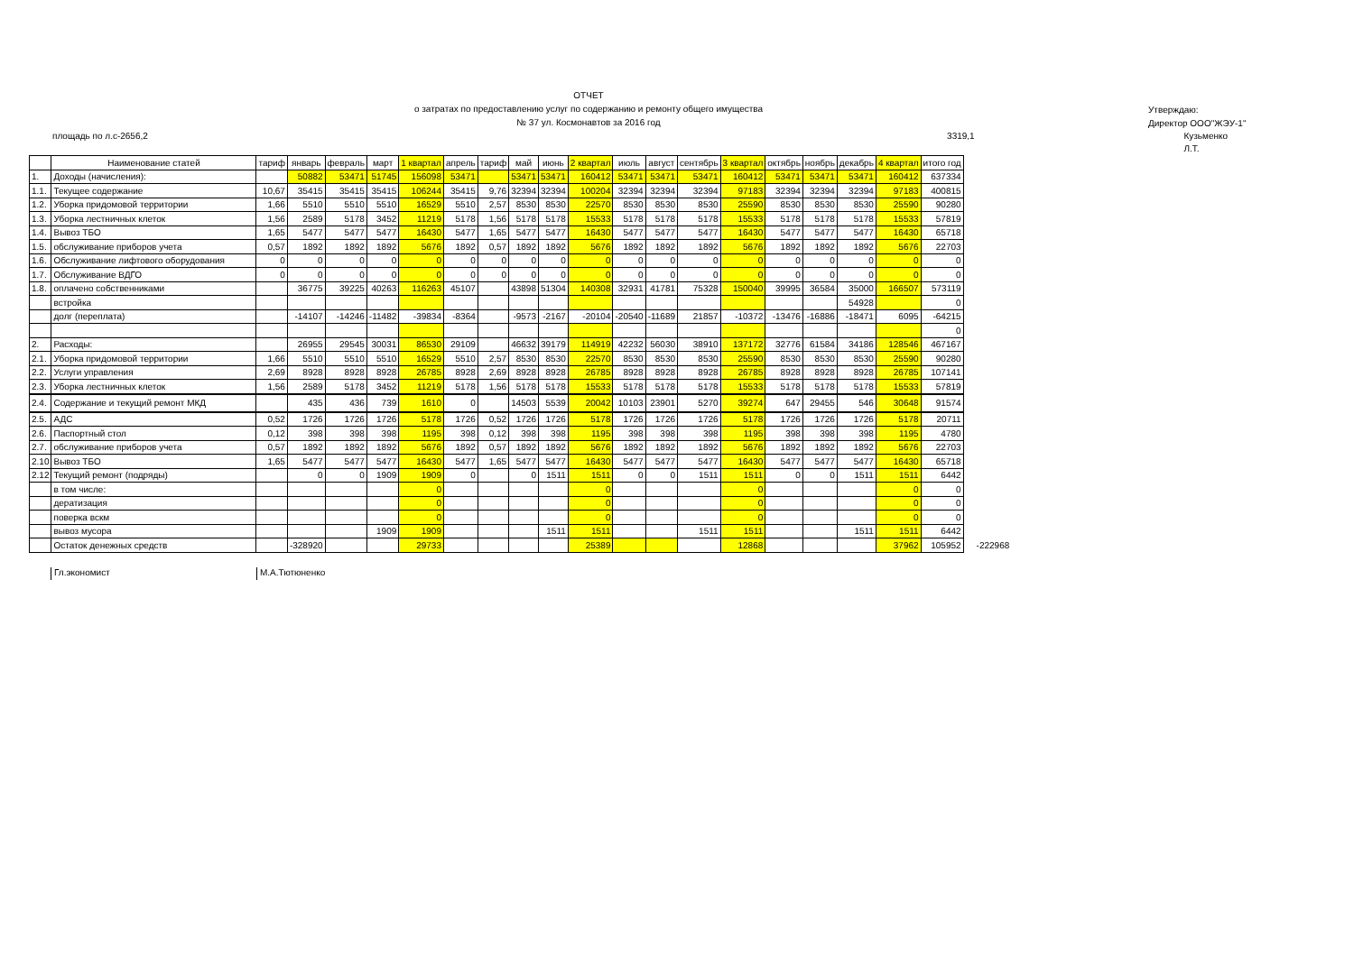ОТЧЕТ
о затратах по предоставлению услуг по содержанию и ремонту общего имущества
№ 37 ул. Космонавтов за 2016 год
Утверждаю:
Директор ООО"ЖЭУ-1"
площадь по л.с-2656,2 3319,1 Кузьменко Л.Т.
| | Наименование статей | тариф | январь | февраль | март | 1 квартал | апрель | тариф | май | июнь | 2 квартал | июль | август | сентябрь | 3 квартал | октябрь | ноябрь | декабрь | 4 квартал | итого год | |
| --- | --- | --- | --- | --- | --- | --- | --- | --- | --- | --- | --- | --- | --- | --- | --- | --- | --- | --- | --- | --- | --- |
| 1. | Доходы (начисления): | | 50882 | 53471 | 51745 | 156098 | 53471 | | 53471 | 53471 | 160412 | 53471 | 53471 | 53471 | 160412 | 53471 | 53471 | 53471 | 160412 | 637334 | |
| 1.1. | Текущее содержание | 10,67 | 35415 | 35415 | 35415 | 106244 | 35415 | 9,76 | 32394 | 32394 | 100204 | 32394 | 32394 | 32394 | 97183 | 32394 | 32394 | 32394 | 97183 | 400815 | |
| 1.2. | Уборка придомовой территории | 1,66 | 5510 | 5510 | 5510 | 16529 | 5510 | 2,57 | 8530 | 8530 | 22570 | 8530 | 8530 | 8530 | 25590 | 8530 | 8530 | 8530 | 25590 | 90280 | |
| 1.3. | Уборка лестничных клеток | 1,56 | 2589 | 5178 | 3452 | 11219 | 5178 | 1,56 | 5178 | 5178 | 15533 | 5178 | 5178 | 5178 | 15533 | 5178 | 5178 | 5178 | 15533 | 57819 | |
| 1.4. | Вывоз ТБО | 1,65 | 5477 | 5477 | 5477 | 16430 | 5477 | 1,65 | 5477 | 5477 | 16430 | 5477 | 5477 | 5477 | 16430 | 5477 | 5477 | 5477 | 16430 | 65718 | |
| 1.5. | обслуживание приборов учета | 0,57 | 1892 | 1892 | 1892 | 5676 | 1892 | 0,57 | 1892 | 1892 | 5676 | 1892 | 1892 | 1892 | 5676 | 1892 | 1892 | 1892 | 5676 | 22703 | |
| 1.6. | Обслуживание лифтового оборудования | 0 | 0 | 0 | 0 | 0 | 0 | 0 | 0 | 0 | 0 | 0 | 0 | 0 | 0 | 0 | 0 | 0 | 0 | 0 | |
| 1.7. | Обслуживание ВДГО | 0 | 0 | 0 | 0 | 0 | 0 | 0 | 0 | 0 | 0 | 0 | 0 | 0 | 0 | 0 | 0 | 0 | 0 | 0 | |
| 1.8. | оплачено собственниками | | 36775 | 39225 | 40263 | 116263 | 45107 | | 43898 | 51304 | 140308 | 32931 | 41781 | 75328 | 150040 | 39995 | 36584 | 35000 | 166507 | 573119 | |
| | встройка | | | | | | | | | | | | | | | | | 54928 | | 0 | |
| | долг (переплата) | | -14107 | -14246 | -11482 | -39834 | -8364 | | -9573 | -2167 | -20104 | -20540 | -11689 | 21857 | -10372 | -13476 | -16886 | -18471 | 6095 | -64215 | |
| | | | | | | | | | | | | | | | | | | | | 0 | |
| 2. | Расходы: | | 26955 | 29545 | 30031 | 86530 | 29109 | | 46632 | 39179 | 114919 | 42232 | 56030 | 38910 | 137172 | 32776 | 61584 | 34186 | 128546 | 467167 | |
| 2.1. | Уборка придомовой территории | 1,66 | 5510 | 5510 | 5510 | 16529 | 5510 | 2,57 | 8530 | 8530 | 22570 | 8530 | 8530 | 8530 | 25590 | 8530 | 8530 | 8530 | 25590 | 90280 | |
| 2.2. | Услуги управления | 2,69 | 8928 | 8928 | 8928 | 26785 | 8928 | 2,69 | 8928 | 8928 | 26785 | 8928 | 8928 | 8928 | 26785 | 8928 | 8928 | 8928 | 26785 | 107141 | |
| 2.3. | Уборка лестничных клеток | 1,56 | 2589 | 5178 | 3452 | 11219 | 5178 | 1,56 | 5178 | 5178 | 15533 | 5178 | 5178 | 5178 | 15533 | 5178 | 5178 | 5178 | 15533 | 57819 | |
| 2.4. | Содержание и текущий ремонт МКД | | 435 | 436 | 739 | 1610 | 0 | | 14503 | 5539 | 20042 | 10103 | 23901 | 5270 | 39274 | 647 | 29455 | 546 | 30648 | 91574 | |
| 2.5. | АДС | 0,52 | 1726 | 1726 | 1726 | 5178 | 1726 | 0,52 | 1726 | 1726 | 5178 | 1726 | 1726 | 1726 | 5178 | 1726 | 1726 | 1726 | 5178 | 20711 | |
| 2.6. | Паспортный стол | 0,12 | 398 | 398 | 398 | 1195 | 398 | 0,12 | 398 | 398 | 1195 | 398 | 398 | 398 | 1195 | 398 | 398 | 398 | 1195 | 4780 | |
| 2.7. | обслуживание приборов учета | 0,57 | 1892 | 1892 | 1892 | 5676 | 1892 | 0,57 | 1892 | 1892 | 5676 | 1892 | 1892 | 1892 | 5676 | 1892 | 1892 | 1892 | 5676 | 22703 | |
| 2.10 | Вывоз ТБО | 1,65 | 5477 | 5477 | 5477 | 16430 | 5477 | 1,65 | 5477 | 5477 | 16430 | 5477 | 5477 | 5477 | 16430 | 5477 | 5477 | 5477 | 16430 | 65718 | |
| 2.12 | Текущий ремонт (подряды) | | 0 | 0 | 1909 | 1909 | 0 | | 0 | 1511 | 1511 | 0 | 0 | 1511 | 1511 | 0 | 0 | 1511 | 1511 | 6442 | |
| | в том числе: | | | | | 0 | | | | | 0 | | | | 0 | | | | 0 | 0 | |
| | дератизация | | | | | 0 | | | | | 0 | | | | 0 | | | | 0 | 0 | |
| | поверка вскм | | | | | 0 | | | | | 0 | | | | 0 | | | | 0 | 0 | |
| | вывоз мусора | | | | 1909 | 1909 | | | | 1511 | 1511 | | | 1511 | 1511 | | | 1511 | 1511 | 6442 | |
| | Остаток денежных средств | | -328920 | | | 29733 | | | | | 25389 | | | | 12868 | | | | 37962 | 105952 | -222968 |
Гл.экономист М.А.Тютюненко